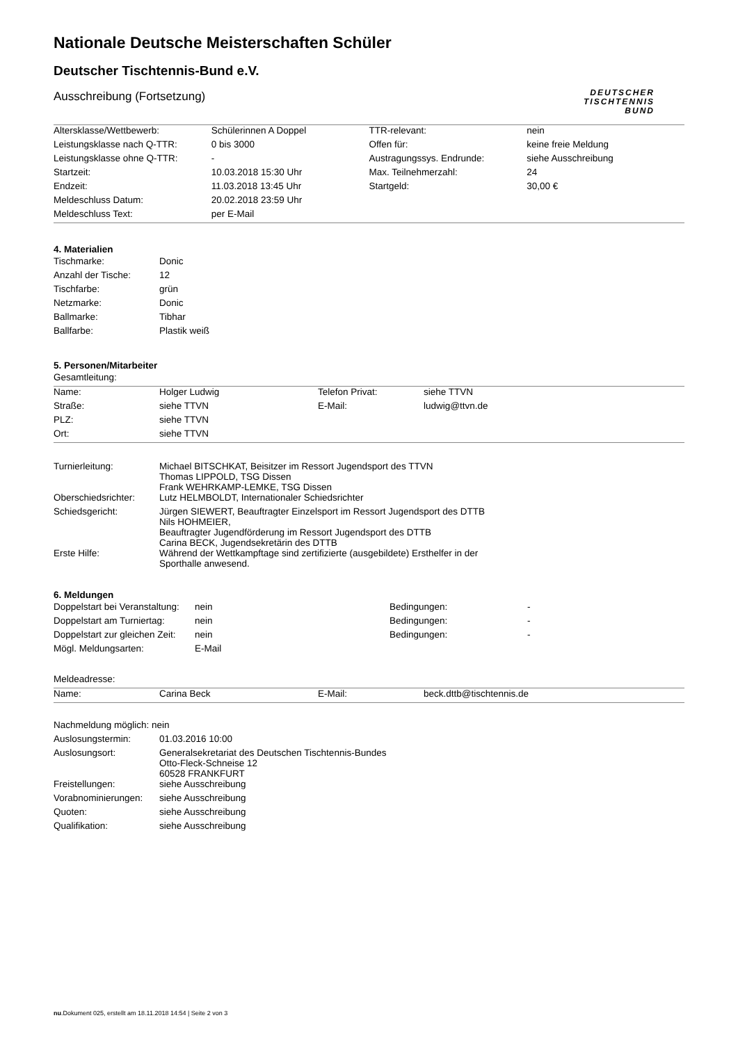DEUTSCHER
TISCHTENNIS
BUND
Nationale Deutsche Meisterschaften Schüler
Deutscher Tischtennis-Bund e.V.
Ausschreibung (Fortsetzung)
| Altersklasse/Wettbewerb: | Schülerinnen A Doppel | TTR-relevant: | nein |
| Leistungsklasse nach Q-TTR: | 0 bis 3000 | Offen für: | keine freie Meldung |
| Leistungsklasse ohne Q-TTR: | - | Austragungssys. Endrunde: | siehe Ausschreibung |
| Startzeit: | 10.03.2018 15:30 Uhr | Max. Teilnehmerzahl: | 24 |
| Endzeit: | 11.03.2018 13:45 Uhr | Startgeld: | 30,00 € |
| Meldeschluss Datum: | 20.02.2018 23:59 Uhr | | |
| Meldeschluss Text: | per E-Mail | | |
4. Materialien
| Tischmarke: | Donic |
| Anzahl der Tische: | 12 |
| Tischfarbe: | grün |
| Netzmarke: | Donic |
| Ballmarke: | Tibhar |
| Ballfarbe: | Plastik weiß |
5. Personen/Mitarbeiter
Gesamtleitung:
| Name: | Holger Ludwig | Telefon Privat: | siehe TTVN |
| Straße: | siehe TTVN | E-Mail: | ludwig@ttvn.de |
| PLZ: | siehe TTVN | | |
| Ort: | siehe TTVN | | |
| Turnierleitung: | Michael BITSCHKAT, Beisitzer im Ressort Jugendsport des TTVN Thomas LIPPOLD, TSG Dissen Frank WEHRKAMP-LEMKE, TSG Dissen |
| Oberschiedsrichter: | Lutz HELMBOLDT, Internationaler Schiedsrichter |
| Schiedsgericht: | Jürgen SIEWERT, Beauftragter Einzelsport im Ressort Jugendsport des DTTB Nils HOHMEIER, Beauftragter Jugendförderung im Ressort Jugendsport des DTTB Carina BECK, Jugendsekretärin des DTTB |
| Erste Hilfe: | Während der Wettkampftage sind zertifizierte (ausgebildete) Ersthelfer in der Sporthalle anwesend. |
6. Meldungen
| Doppelstart bei Veranstaltung: | nein | Bedingungen: | - |
| Doppelstart am Turniertag: | nein | Bedingungen: | - |
| Doppelstart zur gleichen Zeit: | nein | Bedingungen: | - |
| Mögl. Meldungsarten: | E-Mail | | |
Meldeadresse:
| Name: | Carina Beck | E-Mail: | beck.dttb@tischtennis.de |
| Nachmeldung möglich: nein | |
| Auslosungstermin: | 01.03.2016 10:00 |
| Auslosungsort: | Generalsekretariat des Deutschen Tischtennis-Bundes Otto-Fleck-Schneise 12 60528 FRANKFURT |
| Freistellungen: | siehe Ausschreibung |
| Vorabnominierungen: | siehe Ausschreibung |
| Quoten: | siehe Ausschreibung |
| Qualifikation: | siehe Ausschreibung |
nu.Dokument 025, erstellt am 18.11.2018 14:54 | Seite 2 von 3